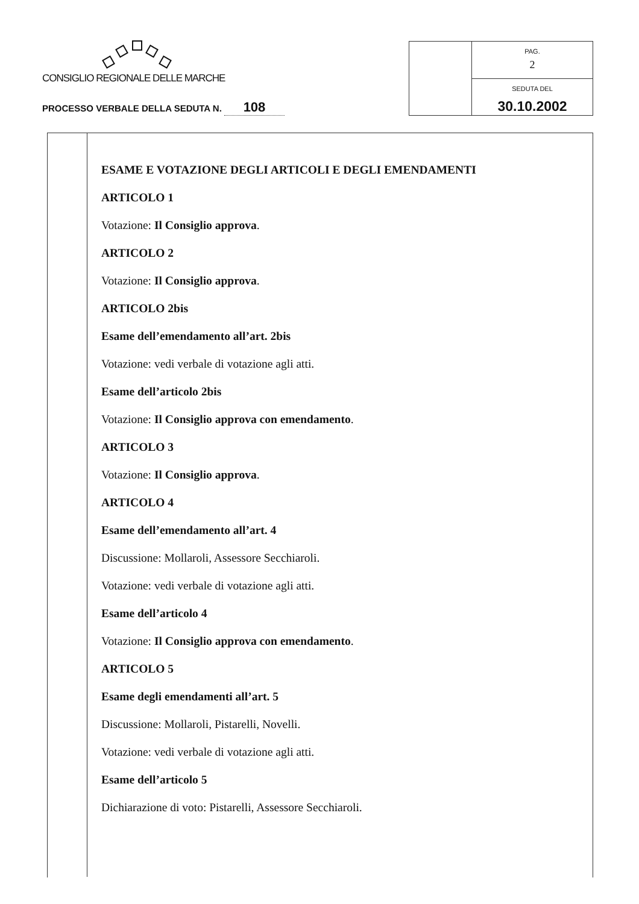CONSIGLIO REGIONALE DELLE MARCHE
PROCESSO VERBALE DELLA SEDUTA N. 108
PAG.
2
SEDUTA DEL
30.10.2002
ESAME E VOTAZIONE DEGLI ARTICOLI E DEGLI EMENDAMENTI
ARTICOLO 1
Votazione: Il Consiglio approva.
ARTICOLO 2
Votazione: Il Consiglio approva.
ARTICOLO 2bis
Esame dell’emendamento all’art. 2bis
Votazione: vedi verbale di votazione agli atti.
Esame dell’articolo 2bis
Votazione: Il Consiglio approva con emendamento.
ARTICOLO 3
Votazione: Il Consiglio approva.
ARTICOLO 4
Esame dell’emendamento all’art. 4
Discussione: Mollaroli, Assessore Secchiaroli.
Votazione: vedi verbale di votazione agli atti.
Esame dell’articolo 4
Votazione: Il Consiglio approva con emendamento.
ARTICOLO 5
Esame degli emendamenti all’art. 5
Discussione: Mollaroli, Pistarelli, Novelli.
Votazione: vedi verbale di votazione agli atti.
Esame dell’articolo 5
Dichiarazione di voto: Pistarelli, Assessore Secchiaroli.